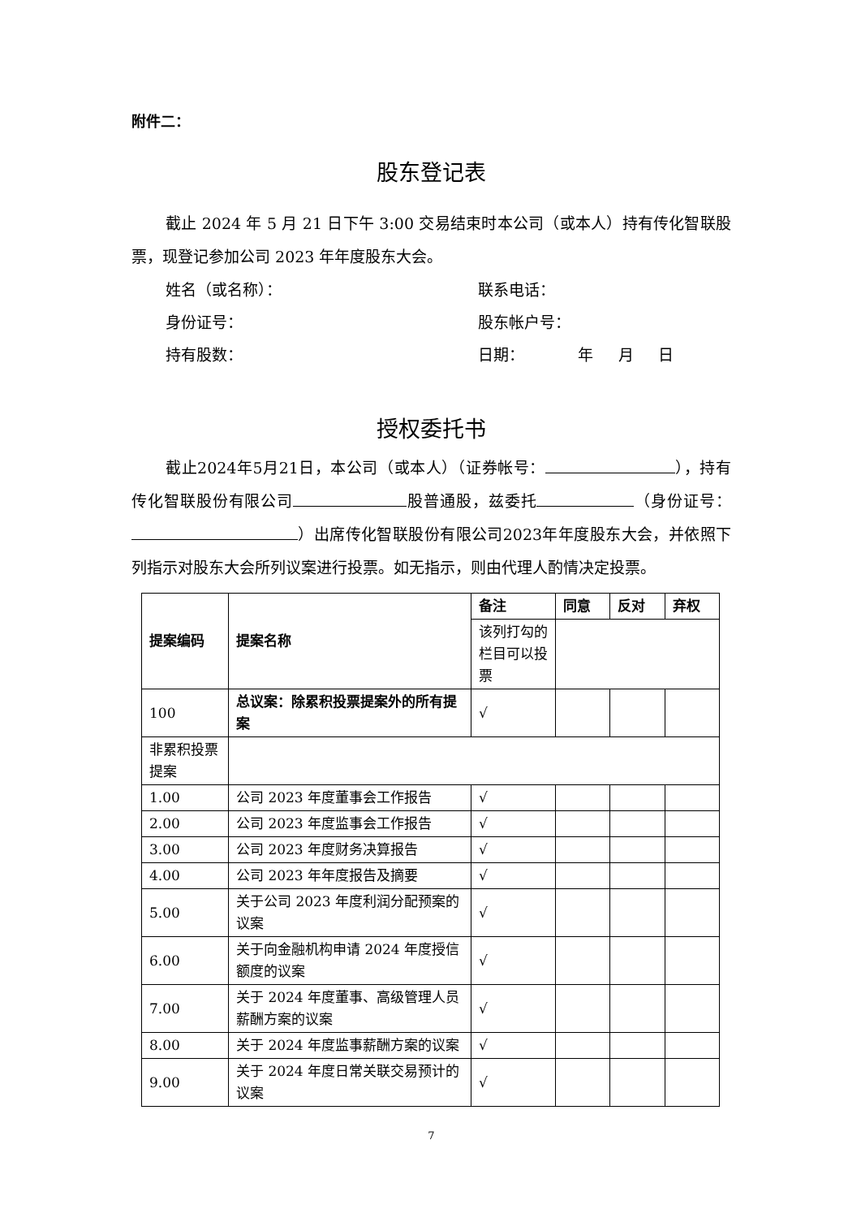附件二：
股东登记表
截止 2024 年 5 月 21 日下午 3:00 交易结束时本公司（或本人）持有传化智联股票，现登记参加公司 2023 年年度股东大会。
姓名（或名称）： 联系电话：
身份证号： 股东帐户号：
持有股数： 日期： 年 月 日
授权委托书
截止2024年5月21日，本公司（或本人）（证券帐号： ），持有传化智联股份有限公司 股普通股，兹委托 （身份证号： ）出席传化智联股份有限公司2023年年度股东大会，并依照下列指示对股东大会所列议案进行投票。如无指示，则由代理人酌情决定投票。
| 提案编码 | 提案名称 | 备注 | 同意 | 反对 | 弃权 |
| | | 该列打勾的栏目可以投票 | | | |
| 100 | 总议案：除累积投票提案外的所有提案 | √ | | | |
| 非累积投票提案 | | | | | |
| 1.00 | 公司 2023 年度董事会工作报告 | √ | | | |
| 2.00 | 公司 2023 年度监事会工作报告 | √ | | | |
| 3.00 | 公司 2023 年度财务决算报告 | √ | | | |
| 4.00 | 公司 2023 年年度报告及摘要 | √ | | | |
| 5.00 | 关于公司 2023 年度利润分配预案的议案 | √ | | | |
| 6.00 | 关于向金融机构申请 2024 年度授信额度的议案 | √ | | | |
| 7.00 | 关于 2024 年度董事、高级管理人员薪酬方案的议案 | √ | | | |
| 8.00 | 关于 2024 年度监事薪酬方案的议案 | √ | | | |
| 9.00 | 关于 2024 年度日常关联交易预计的议案 | √ | | | |
7